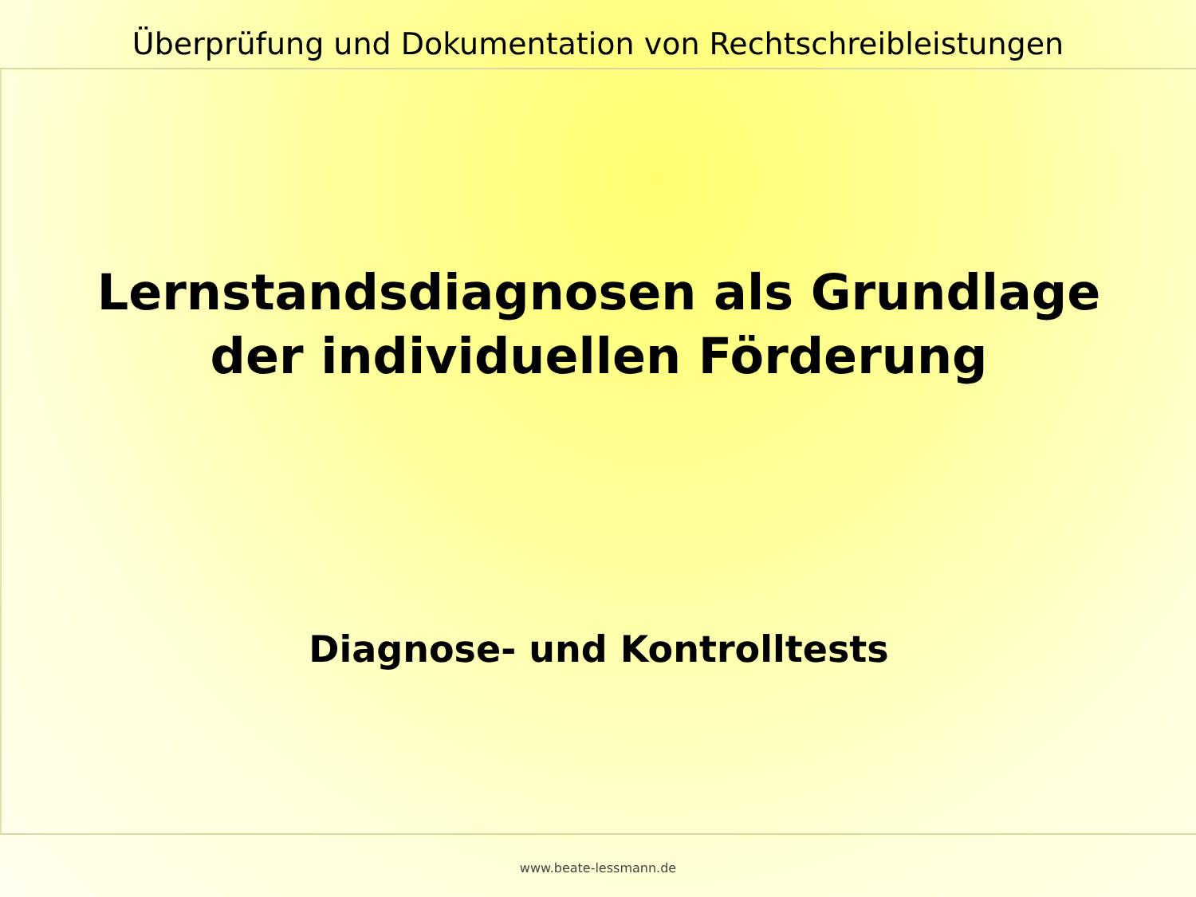Überprüfung und Dokumentation von Rechtschreibleistungen
Lernstandsdiagnosen als Grundlage
der individuellen Förderung
Diagnose- und Kontrolltests
www.beate-lessmann.de